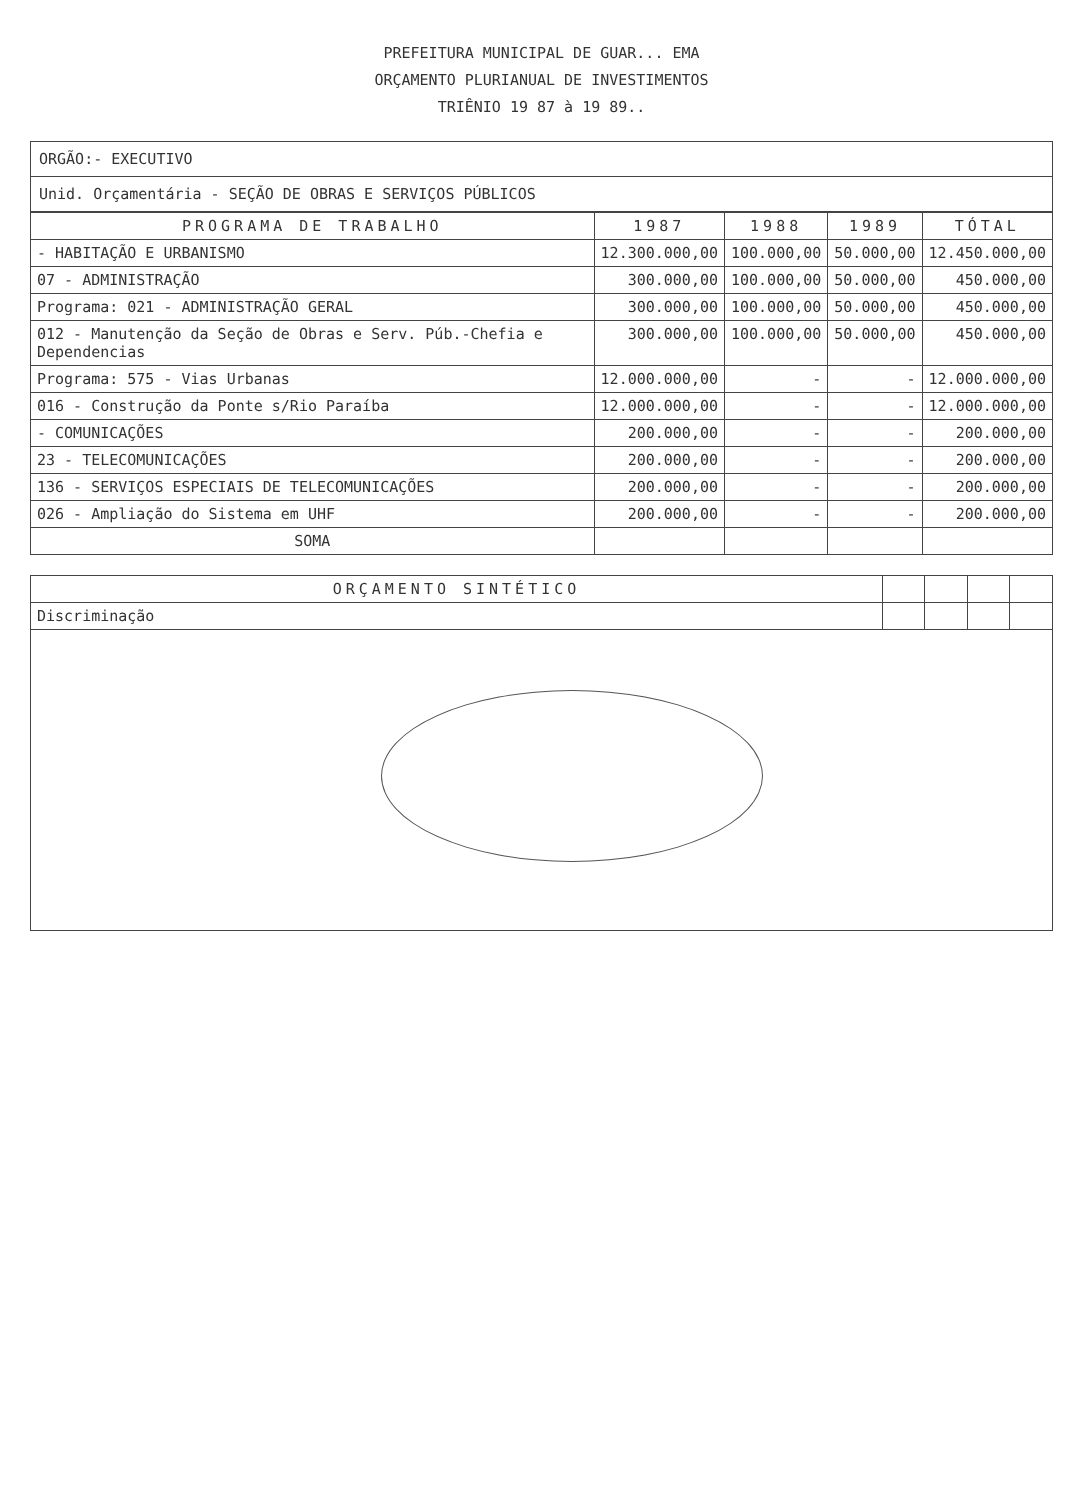PREFEITURA MUNICIPAL DE GUAR... EMA
ORÇAMENTO PLURIANUAL DE INVESTIMENTOS
TRIÊNIO 19 87 à 19 89..
| ORGÃO:- EXECUTIVO |
| Unid. Orçamentária - SEÇÃO DE OBRAS E SERVIÇOS PÚBLICOS |
| PROGRAMA DE TRABALHO | 1987 | 1988 | 1989 | TÓTAL |
| --- | --- | --- | --- | --- |
| - HABITAÇÃO E URBANISMO | 12.300.000,00 | 100.000,00 | 50.000,00 | 12.450.000,00 |
| 07 - ADMINISTRAÇÃO | 300.000,00 | 100.000,00 | 50.000,00 | 450.000,00 |
| Programa: 021 - ADMINISTRAÇÃO GERAL | 300.000,00 | 100.000,00 | 50.000,00 | 450.000,00 |
| 012 - Manutenção da Seção de Obras e Serv. Púb.-Chefia e Dependencias | 300.000,00 | 100.000,00 | 50.000,00 | 450.000,00 |
| Programa: 575 - Vias Urbanas | 12.000.000,00 | - | - | 12.000.000,00 |
| 016 - Construção da Ponte s/Rio Paraíba | 12.000.000,00 | - | - | 12.000.000,00 |
| - COMUNICAÇÕES | 200.000,00 | - | - | 200.000,00 |
| 23 - TELECOMUNICAÇÕES | 200.000,00 | - | - | 200.000,00 |
| 136 - SERVIÇOS ESPECIAIS DE TELECOMUNICAÇÕES | 200.000,00 | - | - | 200.000,00 |
| 026 - Ampliação do Sistema em UHF | 200.000,00 | - | - | 200.000,00 |
| SOMA | | | | |
| ORÇAMENTO SINTÉTICO | | | | |
| --- | --- | --- | --- | --- |
| Discriminação | | | | |